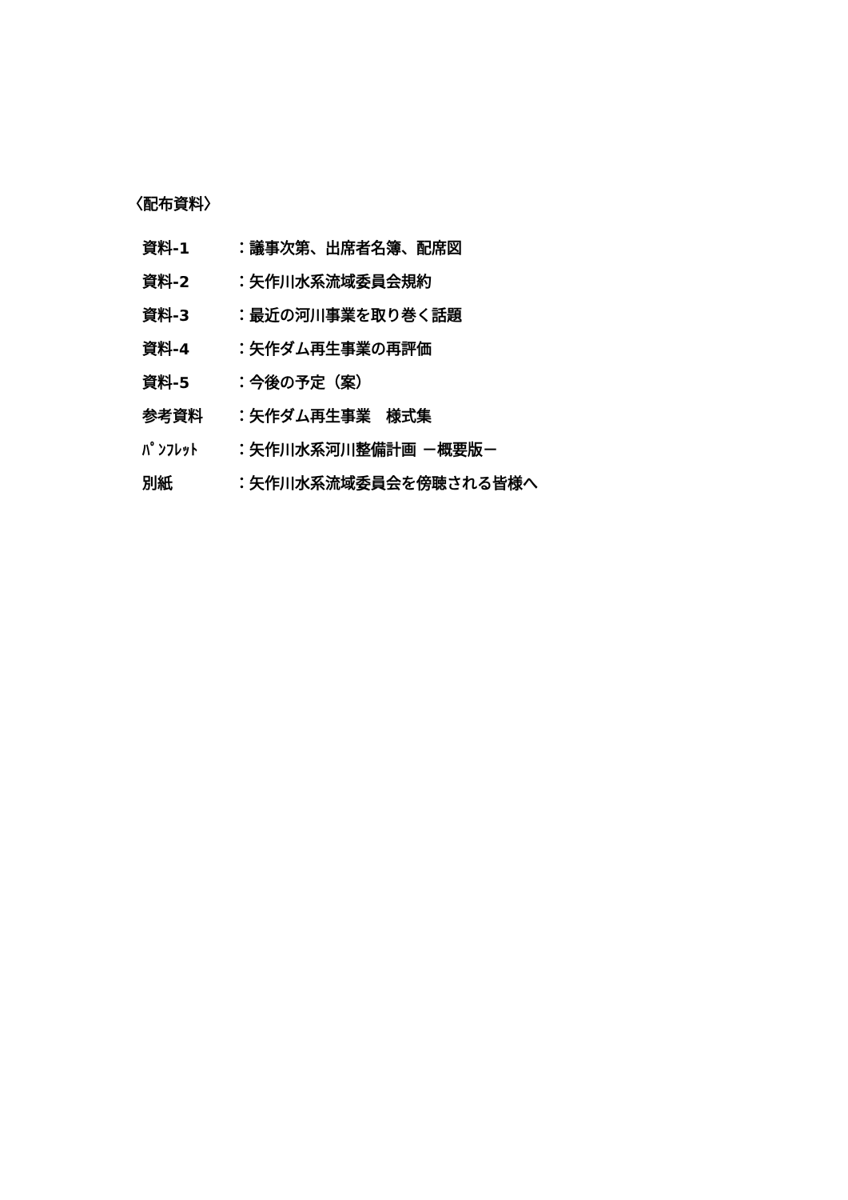〈配布資料〉
| 資料-1 | ：議事次第、出席者名簿、配席図 |
| 資料-2 | ：矢作川水系流域委員会規約 |
| 資料-3 | ：最近の河川事業を取り巻く話題 |
| 資料-4 | ：矢作ダム再生事業の再評価 |
| 資料-5 | ：今後の予定（案） |
| 参考資料 | ：矢作ダム再生事業 様式集 |
| ﾊﾟﾝﾌﾚｯﾄ | ：矢作川水系河川整備計画 －概要版－ |
| 別紙 | ：矢作川水系流域委員会を傍聴される皆様へ |